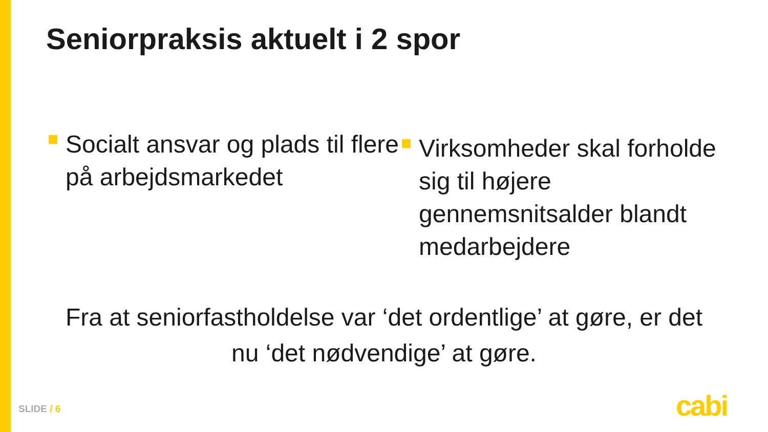Seniorpraksis aktuelt i 2 spor
Socialt ansvar og plads til flere på arbejdsmarkedet
Virksomheder skal forholde sig til højere gennemsnitsalder blandt medarbejdere
Fra at seniorfastholdelse var ‘det ordentlige’ at gøre, er det nu ‘det nødvendige’ at gøre.
SLIDE / 6 cabi